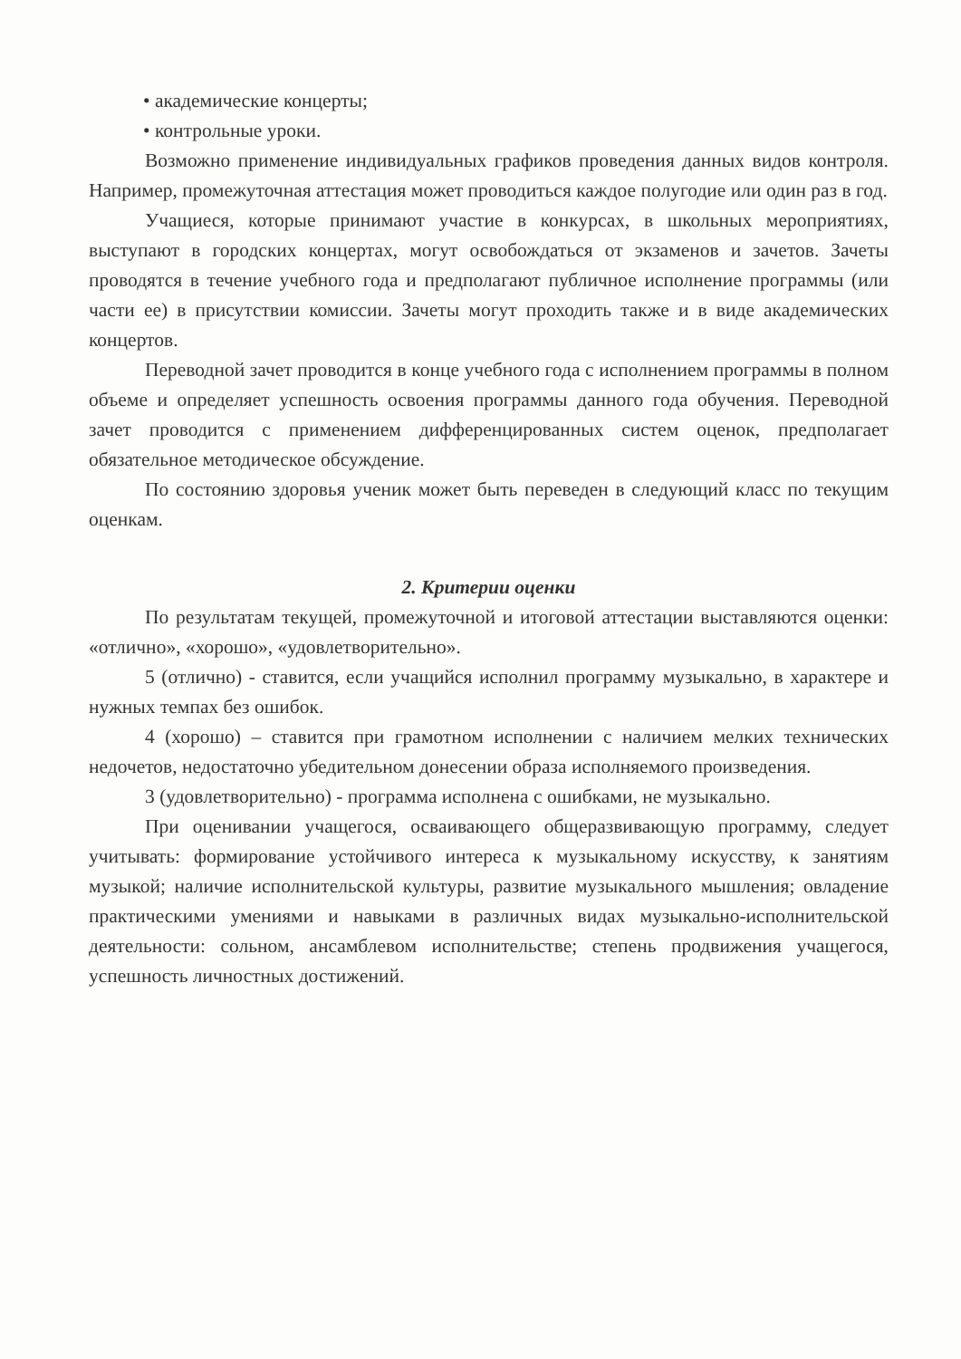• академические концерты;
• контрольные уроки.
Возможно применение индивидуальных графиков проведения данных видов контроля. Например, промежуточная аттестация может проводиться каждое полугодие или один раз в год.
Учащиеся, которые принимают участие в конкурсах, в школьных мероприятиях, выступают в городских концертах, могут освобождаться от экзаменов и зачетов. Зачеты проводятся в течение учебного года и предполагают публичное исполнение программы (или части ее) в присутствии комиссии. Зачеты могут проходить также и в виде академических концертов.
Переводной зачет проводится в конце учебного года с исполнением программы в полном объеме и определяет успешность освоения программы данного года обучения. Переводной зачет проводится с применением дифференцированных систем оценок, предполагает обязательное методическое обсуждение.
По состоянию здоровья ученик может быть переведен в следующий класс по текущим оценкам.
2. Критерии оценки
По результатам текущей, промежуточной и итоговой аттестации выставляются оценки: «отлично», «хорошо», «удовлетворительно».
5 (отлично) - ставится, если учащийся исполнил программу музыкально, в характере и нужных темпах без ошибок.
4 (хорошо) – ставится при грамотном исполнении с наличием мелких технических недочетов, недостаточно убедительном донесении образа исполняемого произведения.
3 (удовлетворительно) - программа исполнена с ошибками, не музыкально.
При оценивании учащегося, осваивающего общеразвивающую программу, следует учитывать: формирование устойчивого интереса к музыкальному искусству, к занятиям музыкой; наличие исполнительской культуры, развитие музыкального мышления; овладение практическими умениями и навыками в различных видах музыкально-исполнительской деятельности: сольном, ансамблевом исполнительстве; степень продвижения учащегося, успешность личностных достижений.